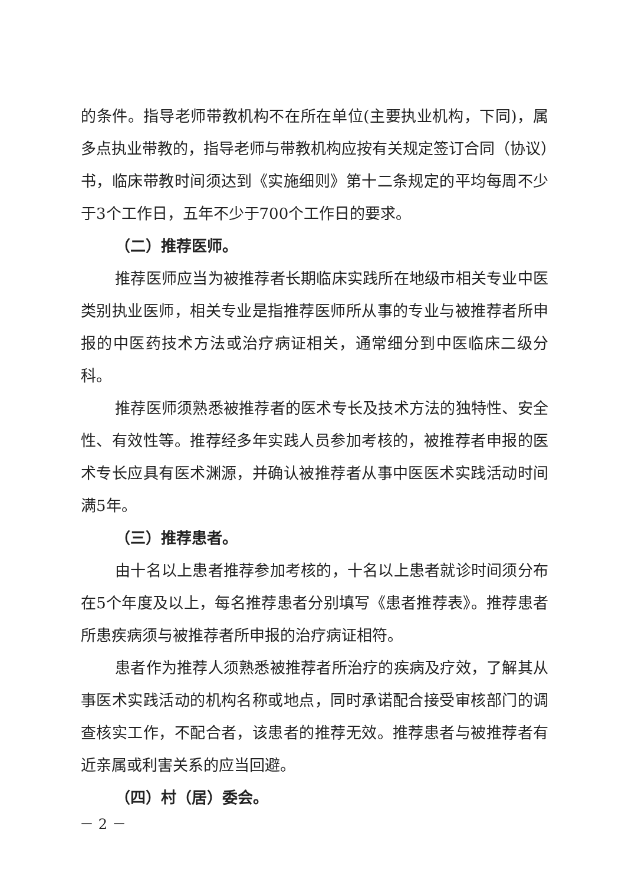的条件。指导老师带教机构不在所在单位(主要执业机构，下同)，属多点执业带教的，指导老师与带教机构应按有关规定签订合同（协议）书，临床带教时间须达到《实施细则》第十二条规定的平均每周不少于3个工作日，五年不少于700个工作日的要求。
（二）推荐医师。
推荐医师应当为被推荐者长期临床实践所在地级市相关专业中医类别执业医师，相关专业是指推荐医师所从事的专业与被推荐者所申报的中医药技术方法或治疗病证相关，通常细分到中医临床二级分科。
推荐医师须熟悉被推荐者的医术专长及技术方法的独特性、安全性、有效性等。推荐经多年实践人员参加考核的，被推荐者申报的医术专长应具有医术渊源，并确认被推荐者从事中医医术实践活动时间满5年。
（三）推荐患者。
由十名以上患者推荐参加考核的，十名以上患者就诊时间须分布在5个年度及以上，每名推荐患者分别填写《患者推荐表》。推荐患者所患疾病须与被推荐者所申报的治疗病证相符。
患者作为推荐人须熟悉被推荐者所治疗的疾病及疗效，了解其从事医术实践活动的机构名称或地点，同时承诺配合接受审核部门的调查核实工作，不配合者，该患者的推荐无效。推荐患者与被推荐者有近亲属或利害关系的应当回避。
（四）村（居）委会。
－ 2 －